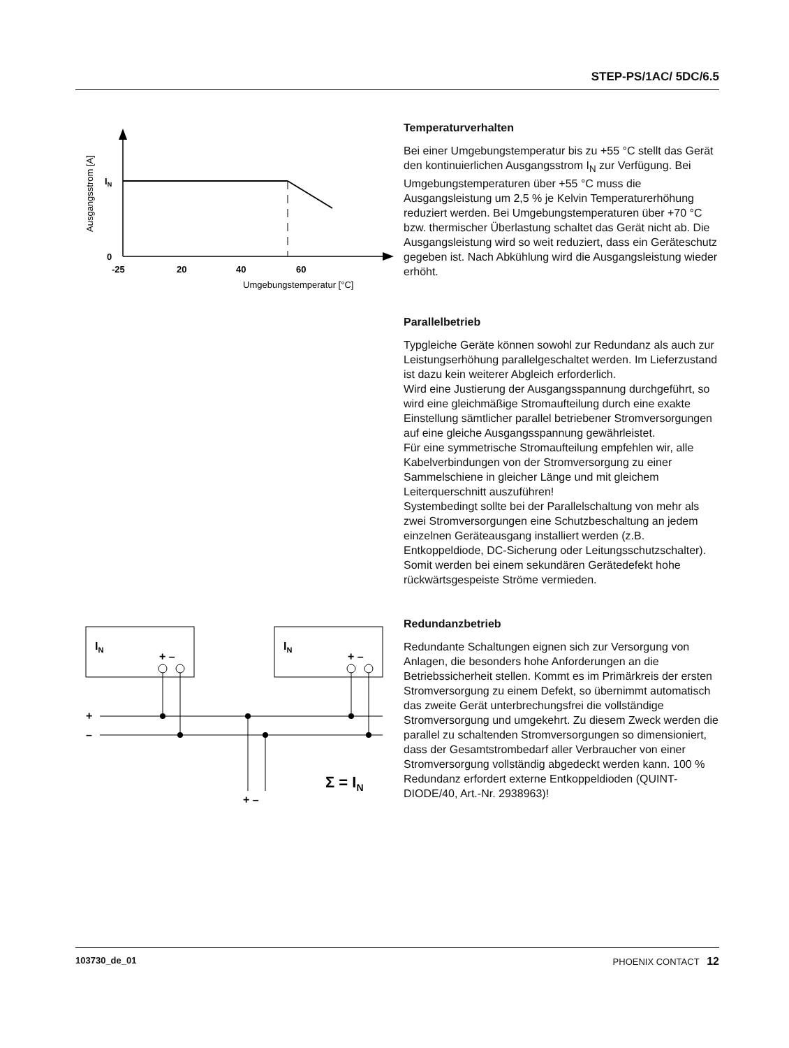STEP-PS/1AC/ 5DC/6.5
Ausgangsstrom [A]
IN
0
-25
20
40
60
Umgebungstemperatur [°C]
Temperaturverhalten
Bei einer Umgebungstemperatur bis zu +55 °C stellt das Gerät den kontinuierlichen Ausgangsstrom I<sub>N</sub> zur Verfügung. Bei Umgebungstemperaturen über +55 °C muss die Ausgangsleistung um 2,5 % je Kelvin Temperaturerhöhung reduziert werden. Bei Umgebungstemperaturen über +70 °C bzw. thermischer Überlastung schaltet das Gerät nicht ab. Die Ausgangsleistung wird so weit reduziert, dass ein Geräteschutz gegeben ist. Nach Abkühlung wird die Ausgangsleistung wieder erhöht.
Parallelbetrieb
Typgleiche Geräte können sowohl zur Redundanz als auch zur Leistungserhöhung parallelgeschaltet werden. Im Lieferzustand ist dazu kein weiterer Abgleich erforderlich.
Wird eine Justierung der Ausgangsspannung durchgeführt, so wird eine gleichmäßige Stromaufteilung durch eine exakte Einstellung sämtlicher parallel betriebener Stromversorgungen auf eine gleiche Ausgangsspannung gewährleistet.
Für eine symmetrische Stromaufteilung empfehlen wir, alle Kabelverbindungen von der Stromversorgung zu einer Sammelschiene in gleicher Länge und mit gleichem Leiterquerschnitt auszuführen!
Systembedingt sollte bei der Parallelschaltung von mehr als zwei Stromversorgungen eine Schutzbeschaltung an jedem einzelnen Geräteausgang installiert werden (z.B. Entkoppeldiode, DC-Sicherung oder Leitungsschutzschalter). Somit werden bei einem sekundären Gerätedefekt hohe rückwärtsgespeiste Ströme vermieden.
IN
IN
+ –
+ –
+
–
+ –
Σ = IN
Redundanzbetrieb
Redundante Schaltungen eignen sich zur Versorgung von Anlagen, die besonders hohe Anforderungen an die Betriebssicherheit stellen. Kommt es im Primärkreis der ersten Stromversorgung zu einem Defekt, so übernimmt automatisch das zweite Gerät unterbrechungsfrei die vollständige Stromversorgung und umgekehrt. Zu diesem Zweck werden die parallel zu schaltenden Stromversorgungen so dimensioniert, dass der Gesamtstrombedarf aller Verbraucher von einer Stromversorgung vollständig abgedeckt werden kann. 100 % Redundanz erfordert externe Entkoppeldioden (QUINT-DIODE/40, Art.-Nr. 2938963)!
103730_de_01 PHOENIX CONTACT 12